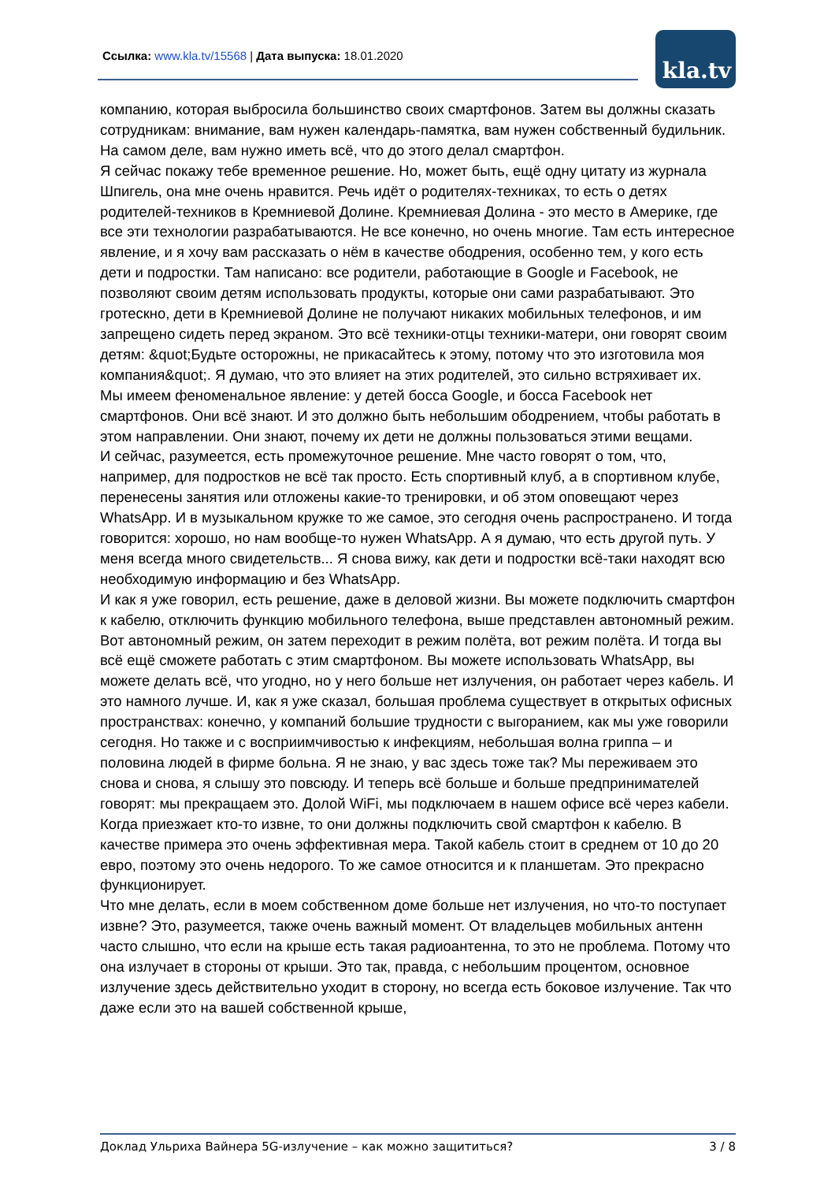Ссылка: www.kla.tv/15568 | Дата выпуска: 18.01.2020
kla.tv
компанию, которая выбросила большинство своих смартфонов. Затем вы должны сказать сотрудникам: внимание, вам нужен календарь-памятка, вам нужен собственный будильник. На самом деле, вам нужно иметь всё, что до этого делал смартфон.
Я сейчас покажу тебе временное решение. Но, может быть, ещё одну цитату из журнала Шпигель, она мне очень нравится. Речь идёт о родителях-техниках, то есть о детях родителей-техников в Кремниевой Долине. Кремниевая Долина - это место в Америке, где все эти технологии разрабатываются. Не все конечно, но очень многие. Там есть интересное явление, и я хочу вам рассказать о нём в качестве ободрения, особенно тем, у кого есть дети и подростки. Там написано: все родители, работающие в Google и Facebook, не позволяют своим детям использовать продукты, которые они сами разрабатывают. Это гротескно, дети в Кремниевой Долине не получают никаких мобильных телефонов, и им запрещено сидеть перед экраном. Это всё техники-отцы техники-матери, они говорят своим детям: &quot;Будьте осторожны, не прикасайтесь к этому, потому что это изготовила моя компания&quot;. Я думаю, что это влияет на этих родителей, это сильно встряхивает их.
Мы имеем феноменальное явление: у детей босса Google, и босса Facebook нет смартфонов. Они всё знают. И это должно быть небольшим ободрением, чтобы работать в этом направлении. Они знают, почему их дети не должны пользоваться этими вещами.
И сейчас, разумеется, есть промежуточное решение. Мне часто говорят о том, что, например, для подростков не всё так просто. Есть спортивный клуб, а в спортивном клубе, перенесены занятия или отложены какие-то тренировки, и об этом оповещают через WhatsApp. И в музыкальном кружке то же самое, это сегодня очень распространено. И тогда говорится: хорошо, но нам вообще-то нужен WhatsApp. А я думаю, что есть другой путь. У меня всегда много свидетельств... Я снова вижу, как дети и подростки всё-таки находят всю необходимую информацию и без WhatsApp.
И как я уже говорил, есть решение, даже в деловой жизни. Вы можете подключить смартфон к кабелю, отключить функцию мобильного телефона, выше представлен автономный режим. Вот автономный режим, он затем переходит в режим полёта, вот режим полёта. И тогда вы всё ещё сможете работать с этим смартфоном. Вы можете использовать WhatsApp, вы можете делать всё, что угодно, но у него больше нет излучения, он работает через кабель. И это намного лучше. И, как я уже сказал, большая проблема существует в открытых офисных пространствах: конечно, у компаний большие трудности с выгоранием, как мы уже говорили сегодня. Но также и с восприимчивостью к инфекциям, небольшая волна гриппа – и половина людей в фирме больна. Я не знаю, у вас здесь тоже так? Мы переживаем это снова и снова, я слышу это повсюду. И теперь всё больше и больше предпринимателей говорят: мы прекращаем это. Долой WiFi, мы подключаем в нашем офисе всё через кабели. Когда приезжает кто-то извне, то они должны подключить свой смартфон к кабелю. В качестве примера это очень эффективная мера. Такой кабель стоит в среднем от 10 до 20 евро, поэтому это очень недорого. То же самое относится и к планшетам. Это прекрасно функционирует.
Что мне делать, если в моем собственном доме больше нет излучения, но что-то поступает извне? Это, разумеется, также очень важный момент. От владельцев мобильных антенн часто слышно, что если на крыше есть такая радиоантенна, то это не проблема. Потому что она излучает в стороны от крыши. Это так, правда, с небольшим процентом, основное излучение здесь действительно уходит в сторону, но всегда есть боковое излучение. Так что даже если это на вашей собственной крыше,
Доклад Ульриха Вайнера 5G-излучение – как можно защититься? 3 / 8